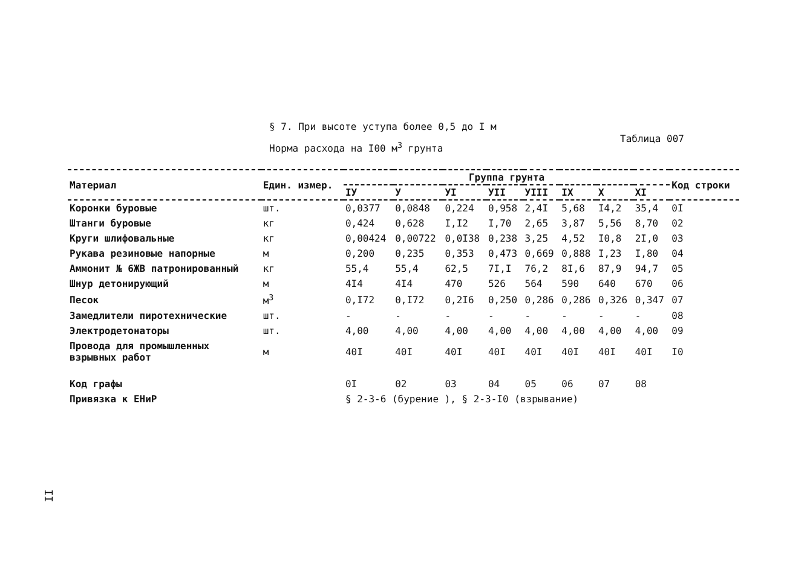§ 7. При высоте уступа более 0,5 до I м
Норма расхода на I00 м<sup>3</sup> грунта
Таблица 007
| Материал | Един. измер. | Группа грунта | | | | | | | | Код строки |
| --- | --- | --- | --- | --- | --- | --- | --- | --- | --- | --- |
| | | IУ | У | УI | УII | УIII | IX | X | XI | |
| Коронки буровые | шт. | 0,0377 | 0,0848 | 0,224 | 0,958 | 2,4I | 5,68 | I4,2 | 35,4 | 0I |
| Штанги буровые | кг | 0,424 | 0,628 | I,I2 | I,70 | 2,65 | 3,87 | 5,56 | 8,70 | 02 |
| Круги шлифовальные | кг | 0,00424 | 0,00722 | 0,0I38 | 0,238 | 3,25 | 4,52 | I0,8 | 2I,0 | 03 |
| Рукава резиновые напорные | м | 0,200 | 0,235 | 0,353 | 0,473 | 0,669 | 0,888 | I,23 | I,80 | 04 |
| Аммонит № 6ЖВ патронированный | кг | 55,4 | 55,4 | 62,5 | 7I,I | 76,2 | 8I,6 | 87,9 | 94,7 | 05 |
| Шнур детонирующий | м | 4I4 | 4I4 | 470 | 526 | 564 | 590 | 640 | 670 | 06 |
| Песок | м<sup>3</sup> | 0,I72 | 0,I72 | 0,2I6 | 0,250 | 0,286 | 0,286 | 0,326 | 0,347 | 07 |
| Замедлители пиротехнические | шт. | - | - | - | - | - | - | - | - | 08 |
| Электродетонаторы | шт. | 4,00 | 4,00 | 4,00 | 4,00 | 4,00 | 4,00 | 4,00 | 4,00 | 09 |
| Провода для промышленных взрывных работ | м | 40I | 40I | 40I | 40I | 40I | 40I | 40I | 40I | I0 |
| Код графы | | 0I | 02 | 03 | 04 | 05 | 06 | 07 | 08 | |
| Привязка к ЕНиР | | § 2-3-6 (бурение ), § 2-3-I0 (взрывание) | | | | | | | | |
II